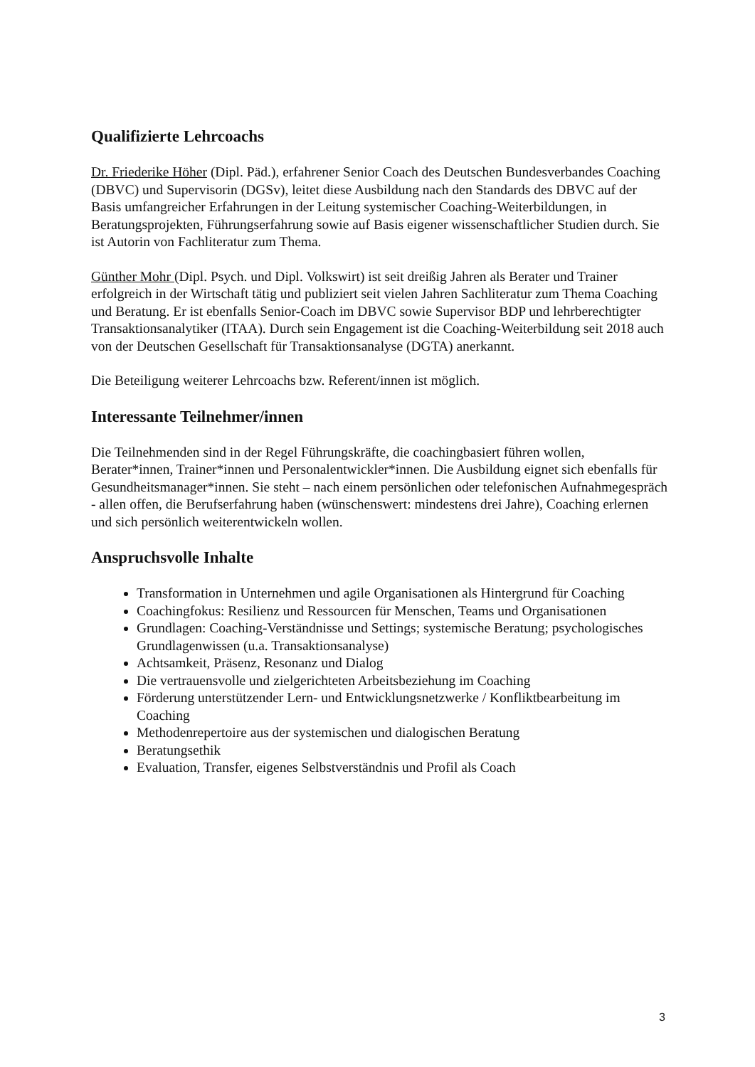Qualifizierte Lehrcoachs
Dr. Friederike Höher (Dipl. Päd.), erfahrener Senior Coach des Deutschen Bundesverbandes Coaching (DBVC) und Supervisorin (DGSv), leitet diese Ausbildung nach den Standards des DBVC auf der Basis umfangreicher Erfahrungen in der Leitung systemischer Coaching-Weiterbildungen, in Beratungsprojekten, Führungserfahrung sowie auf Basis eigener wissenschaftlicher Studien durch. Sie ist Autorin von Fachliteratur zum Thema.
Günther Mohr (Dipl. Psych. und Dipl. Volkswirt) ist seit dreißig Jahren als Berater und Trainer erfolgreich in der Wirtschaft tätig und publiziert seit vielen Jahren Sachliteratur zum Thema Coaching und Beratung. Er ist ebenfalls Senior-Coach im DBVC sowie Supervisor BDP und lehrberechtigter Transaktionsanalytiker (ITAA). Durch sein Engagement ist die Coaching-Weiterbildung seit 2018 auch von der Deutschen Gesellschaft für Transaktionsanalyse (DGTA) anerkannt.
Die Beteiligung weiterer Lehrcoachs bzw. Referent/innen ist möglich.
Interessante Teilnehmer/innen
Die Teilnehmenden sind in der Regel Führungskräfte, die coachingbasiert führen wollen, Berater*innen, Trainer*innen und Personalentwickler*innen. Die Ausbildung eignet sich ebenfalls für Gesundheitsmanager*innen. Sie steht – nach einem persönlichen oder telefonischen Aufnahmegespräch - allen offen, die Berufserfahrung haben (wünschenswert: mindestens drei Jahre), Coaching erlernen und sich persönlich weiterentwickeln wollen.
Anspruchsvolle Inhalte
Transformation in Unternehmen und agile Organisationen als Hintergrund für Coaching
Coachingfokus: Resilienz und Ressourcen für Menschen, Teams und Organisationen
Grundlagen: Coaching-Verständnisse und Settings; systemische Beratung; psychologisches Grundlagenwissen (u.a. Transaktionsanalyse)
Achtsamkeit, Präsenz, Resonanz und Dialog
Die vertrauensvolle und zielgerichteten Arbeitsbeziehung im Coaching
Förderung unterstützender Lern- und Entwicklungsnetzwerke / Konfliktbearbeitung im Coaching
Methodenrepertoire aus der systemischen und dialogischen Beratung
Beratungsethik
Evaluation, Transfer, eigenes Selbstverständnis und Profil als Coach
3